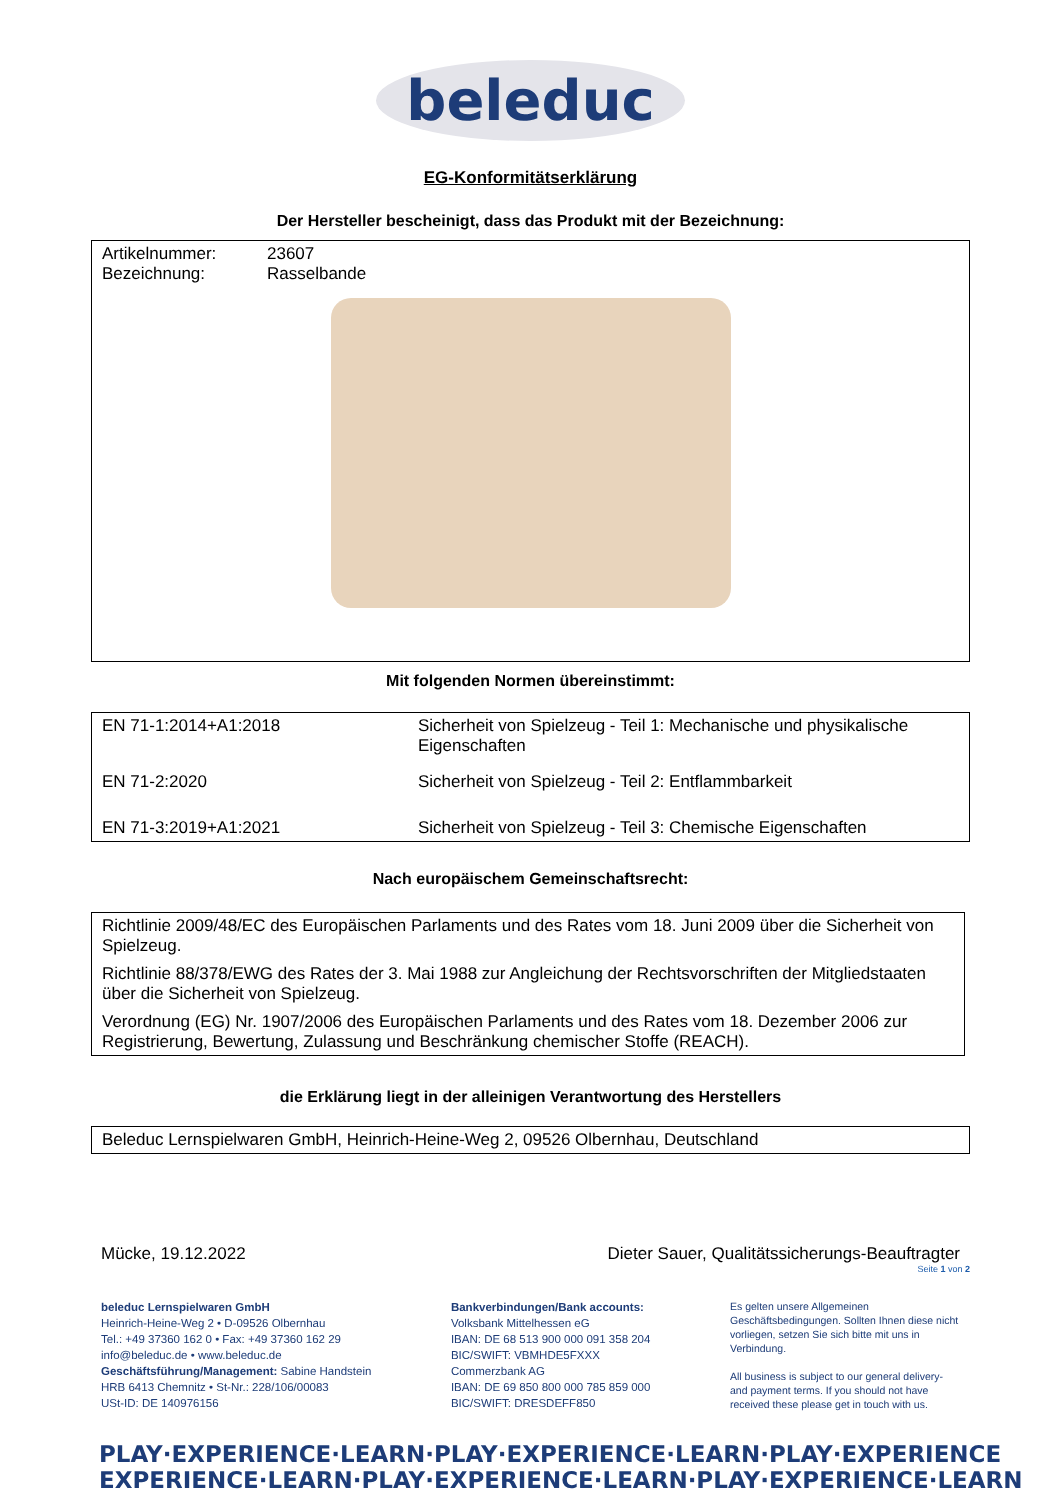beleduc
EG-Konformitätserklärung
Der Hersteller bescheinigt, dass das Produkt mit der Bezeichnung:
| Artikelnummer: | 23607 |
| Bezeichnung: | Rasselbande |
Mit folgenden Normen übereinstimmt:
| EN 71-1:2014+A1:2018 | Sicherheit von Spielzeug - Teil 1: Mechanische und physikalische Eigenschaften |
| EN 71-2:2020 | Sicherheit von Spielzeug - Teil 2: Entflammbarkeit |
| EN 71-3:2019+A1:2021 | Sicherheit von Spielzeug - Teil 3: Chemische Eigenschaften |
Nach europäischem Gemeinschaftsrecht:
Richtlinie 2009/48/EC des Europäischen Parlaments und des Rates vom 18. Juni 2009 über die Sicherheit von Spielzeug.
Richtlinie 88/378/EWG des Rates der 3. Mai 1988 zur Angleichung der Rechtsvorschriften der Mitgliedstaaten über die Sicherheit von Spielzeug.
Verordnung (EG) Nr. 1907/2006 des Europäischen Parlaments und des Rates vom 18. Dezember 2006 zur Registrierung, Bewertung, Zulassung und Beschränkung chemischer Stoffe (REACH).
die Erklärung liegt in der alleinigen Verantwortung des Herstellers
Beleduc Lernspielwaren GmbH, Heinrich-Heine-Weg 2, 09526 Olbernhau, Deutschland
Mücke, 19.12.2022 Dieter Sauer, Qualitätssicherungs-Beauftragter
Seite 1 von 2
beleduc Lernspielwaren GmbH
Heinrich-Heine-Weg 2 • D-09526 Olbernhau
Tel.: +49 37360 162 0 • Fax: +49 37360 162 29
info@beleduc.de • www.beleduc.de
Geschäftsführung/Management: Sabine Handstein
HRB 6413 Chemnitz • St-Nr.: 228/106/00083
USt-ID: DE 140976156
Bankverbindungen/Bank accounts:
Volksbank Mittelhessen eG
IBAN: DE 68 513 900 000 091 358 204
BIC/SWIFT: VBMHDE5FXXX
Commerzbank AG
IBAN: DE 69 850 800 000 785 859 000
BIC/SWIFT: DRESDEFF850
Es gelten unsere Allgemeinen Geschäftsbedingungen. Sollten Ihnen diese nicht vorliegen, setzen Sie sich bitte mit uns in Verbindung.
All business is subject to our general delivery- and payment terms. If you should not have received these please get in touch with us.
PLAY·EXPERIENCE·LEARN·PLAY·EXPERIENCE·LEARN·PLAY·EXPERIENCE
EXPERIENCE·LEARN·PLAY·EXPERIENCE·LEARN·PLAY·EXPERIENCE·LEARN